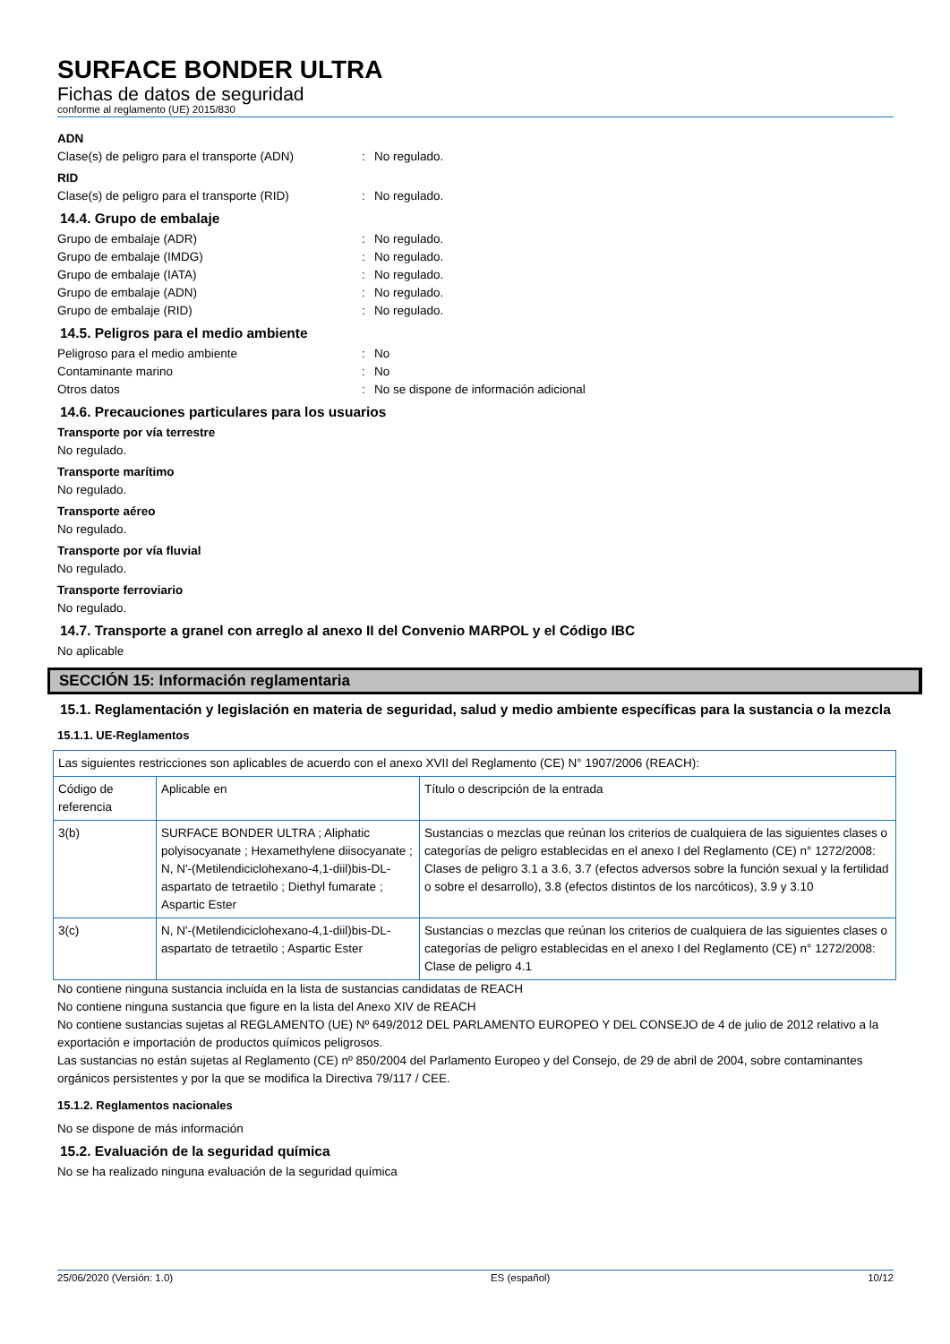SURFACE BONDER ULTRA
Fichas de datos de seguridad
conforme al reglamento (UE) 2015/830
ADN
Clase(s) de peligro para el transporte (ADN): No regulado.
RID
Clase(s) de peligro para el transporte (RID): No regulado.
14.4. Grupo de embalaje
Grupo de embalaje (ADR): No regulado.
Grupo de embalaje (IMDG): No regulado.
Grupo de embalaje (IATA): No regulado.
Grupo de embalaje (ADN): No regulado.
Grupo de embalaje (RID): No regulado.
14.5. Peligros para el medio ambiente
Peligroso para el medio ambiente: No
Contaminante marino: No
Otros datos: No se dispone de información adicional
14.6. Precauciones particulares para los usuarios
Transporte por vía terrestre
No regulado.
Transporte marítimo
No regulado.
Transporte aéreo
No regulado.
Transporte por vía fluvial
No regulado.
Transporte ferroviario
No regulado.
14.7. Transporte a granel con arreglo al anexo II del Convenio MARPOL y el Código IBC
No aplicable
SECCIÓN 15: Información reglamentaria
15.1. Reglamentación y legislación en materia de seguridad, salud y medio ambiente específicas para la sustancia o la mezcla
15.1.1. UE-Reglamentos
| Las siguientes restricciones son aplicables de acuerdo con el anexo XVII del Reglamento (CE) N° 1907/2006 (REACH): | | |
| Código de referencia | Aplicable en | Título o descripción de la entrada |
| 3(b) | SURFACE BONDER ULTRA ; Aliphatic polyisocyanate ; Hexamethylene diisocyanate ; N, N'-(Metilendiciclohexano-4,1-diil)bis-DL-aspartato de tetraetilo ; Diethyl fumarate ; Aspartic Ester | Sustancias o mezclas que reúnan los criterios de cualquiera de las siguientes clases o categorías de peligro establecidas en el anexo I del Reglamento (CE) n° 1272/2008: Clases de peligro 3.1 a 3.6, 3.7 (efectos adversos sobre la función sexual y la fertilidad o sobre el desarrollo), 3.8 (efectos distintos de los narcóticos), 3.9 y 3.10 |
| 3(c) | N, N'-(Metilendiciclohexano-4,1-diil)bis-DL-aspartato de tetraetilo ; Aspartic Ester | Sustancias o mezclas que reúnan los criterios de cualquiera de las siguientes clases o categorías de peligro establecidas en el anexo I del Reglamento (CE) n° 1272/2008: Clase de peligro 4.1 |
No contiene ninguna sustancia incluida en la lista de sustancias candidatas de REACH
No contiene ninguna sustancia que figure en la lista del Anexo XIV de REACH
No contiene sustancias sujetas al REGLAMENTO (UE) Nº 649/2012 DEL PARLAMENTO EUROPEO Y DEL CONSEJO de 4 de julio de 2012 relativo a la exportación e importación de productos químicos peligrosos.
Las sustancias no están sujetas al Reglamento (CE) nº 850/2004 del Parlamento Europeo y del Consejo, de 29 de abril de 2004, sobre contaminantes orgánicos persistentes y por la que se modifica la Directiva 79/117 / CEE.
15.1.2. Reglamentos nacionales
No se dispone de más información
15.2. Evaluación de la seguridad química
No se ha realizado ninguna evaluación de la seguridad química
25/06/2020 (Versión: 1.0) ES (español) 10/12